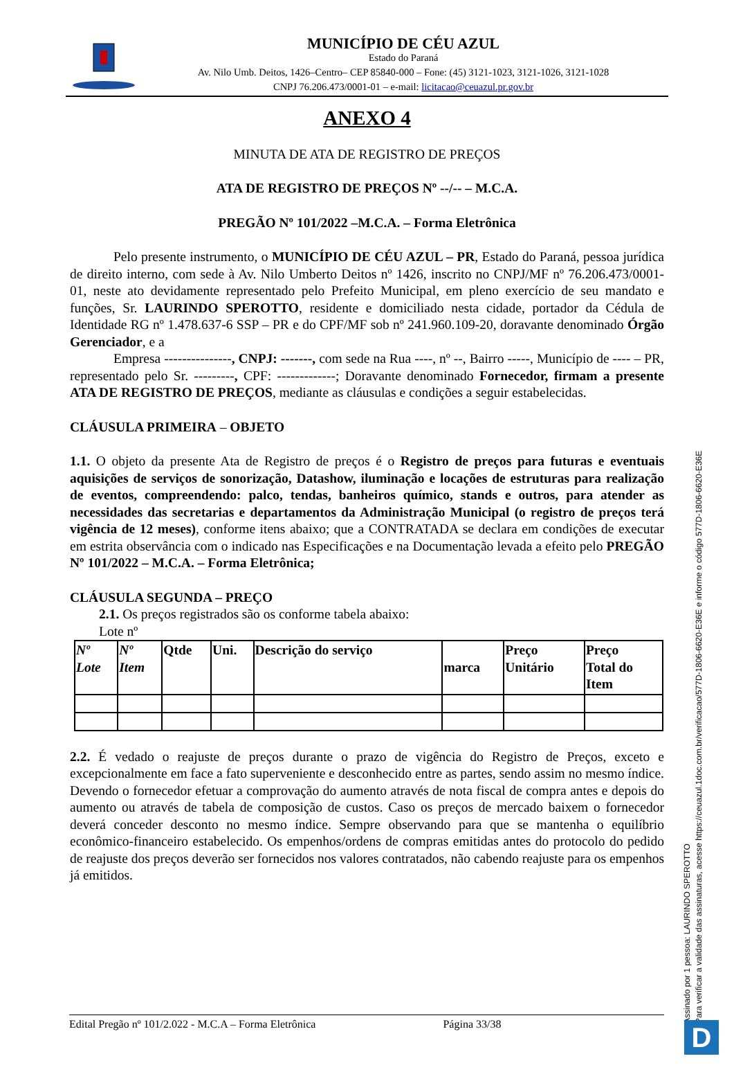MUNICÍPIO DE CÉU AZUL
Estado do Paraná
Av. Nilo Umb. Deitos, 1426–Centro– CEP 85840-000 – Fone: (45) 3121-1023, 3121-1026, 3121-1028
CNPJ 76.206.473/0001-01 – e-mail: licitacao@ceuazul.pr.gov.br
ANEXO 4
MINUTA DE ATA DE REGISTRO DE PREÇOS
ATA DE REGISTRO DE PREÇOS Nº --/-- – M.C.A.
PREGÃO Nº 101/2022 –M.C.A. – Forma Eletrônica
Pelo presente instrumento, o MUNICÍPIO DE CÉU AZUL – PR, Estado do Paraná, pessoa jurídica de direito interno, com sede à Av. Nilo Umberto Deitos nº 1426, inscrito no CNPJ/MF nº 76.206.473/0001-01, neste ato devidamente representado pelo Prefeito Municipal, em pleno exercício de seu mandato e funções, Sr. LAURINDO SPEROTTO, residente e domiciliado nesta cidade, portador da Cédula de Identidade RG nº 1.478.637-6 SSP – PR e do CPF/MF sob nº 241.960.109-20, doravante denominado Órgão Gerenciador, e a
Empresa ---------------, CNPJ: -------, com sede na Rua ----, nº --, Bairro -----, Município de ---- – PR, representado pelo Sr. ---------, CPF: -------------; Doravante denominado Fornecedor, firmam a presente ATA DE REGISTRO DE PREÇOS, mediante as cláusulas e condições a seguir estabelecidas.
CLÁUSULA PRIMEIRA – OBJETO
1.1. O objeto da presente Ata de Registro de preços é o Registro de preços para futuras e eventuais aquisições de serviços de sonorização, Datashow, iluminação e locações de estruturas para realização de eventos, compreendendo: palco, tendas, banheiros químico, stands e outros, para atender as necessidades das secretarias e departamentos da Administração Municipal (o registro de preços terá vigência de 12 meses), conforme itens abaixo; que a CONTRATADA se declara em condições de executar em estrita observância com o indicado nas Especificações e na Documentação levada a efeito pelo PREGÃO Nº 101/2022 – M.C.A. – Forma Eletrônica;
CLÁUSULA SEGUNDA – PREÇO
2.1. Os preços registrados são os conforme tabela abaixo:
Lote nº
| Nº Lote | Nº Item | Qtde | Uni. | Descrição do serviço | marca | Preço Unitário | Preço Total do Item |
| --- | --- | --- | --- | --- | --- | --- | --- |
2.2. É vedado o reajuste de preços durante o prazo de vigência do Registro de Preços, exceto e excepcionalmente em face a fato superveniente e desconhecido entre as partes, sendo assim no mesmo índice. Devendo o fornecedor efetuar a comprovação do aumento através de nota fiscal de compra antes e depois do aumento ou através de tabela de composição de custos. Caso os preços de mercado baixem o fornecedor deverá conceder desconto no mesmo índice. Sempre observando para que se mantenha o equilíbrio econômico-financeiro estabelecido. Os empenhos/ordens de compras emitidas antes do protocolo do pedido de reajuste dos preços deverão ser fornecidos nos valores contratados, não cabendo reajuste para os empenhos já emitidos.
Assinado por 1 pessoa: LAURINDO SPEROTTO
Para verificar a validade das assinaturas, acesse https://ceuazul.1doc.com.br/verificacao/577D-1806-6620-E36E e informe o código 577D-1806-6620-E36E
Edital Pregão nº 101/2.022 - M.C.A – Forma Eletrônica Página 33/38 D